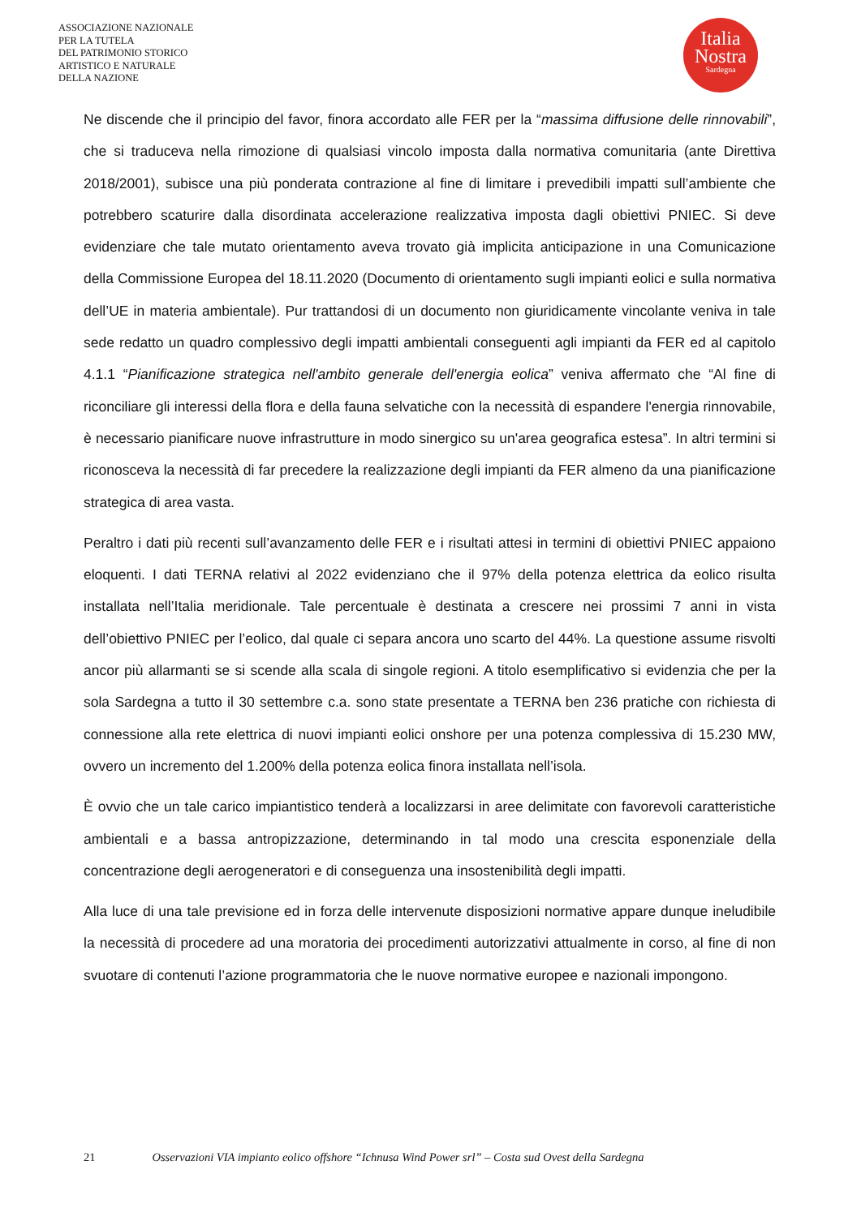ASSOCIAZIONE NAZIONALE
PER LA TUTELA
DEL PATRIMONIO STORICO
ARTISTICO E NATURALE
DELLA NAZIONE
Italia
Nostra
Sardegna
Ne discende che il principio del favor, finora accordato alle FER per la “massima diffusione delle rinnovabili”, che si traduceva nella rimozione di qualsiasi vincolo imposta dalla normativa comunitaria (ante Direttiva 2018/2001), subisce una più ponderata contrazione al fine di limitare i prevedibili impatti sull’ambiente che potrebbero scaturire dalla disordinata accelerazione realizzativa imposta dagli obiettivi PNIEC. Si deve evidenziare che tale mutato orientamento aveva trovato già implicita anticipazione in una Comunicazione della Commissione Europea del 18.11.2020 (Documento di orientamento sugli impianti eolici e sulla normativa dell’UE in materia ambientale). Pur trattandosi di un documento non giuridicamente vincolante veniva in tale sede redatto un quadro complessivo degli impatti ambientali conseguenti agli impianti da FER ed al capitolo 4.1.1 “Pianificazione strategica nell'ambito generale dell'energia eolica” veniva affermato che “Al fine di riconciliare gli interessi della flora e della fauna selvatiche con la necessità di espandere l'energia rinnovabile, è necessario pianificare nuove infrastrutture in modo sinergico su un'area geografica estesa”. In altri termini si riconosceva la necessità di far precedere la realizzazione degli impianti da FER almeno da una pianificazione strategica di area vasta.
Peraltro i dati più recenti sull’avanzamento delle FER e i risultati attesi in termini di obiettivi PNIEC appaiono eloquenti. I dati TERNA relativi al 2022 evidenziano che il 97% della potenza elettrica da eolico risulta installata nell’Italia meridionale. Tale percentuale è destinata a crescere nei prossimi 7 anni in vista dell’obiettivo PNIEC per l’eolico, dal quale ci separa ancora uno scarto del 44%. La questione assume risvolti ancor più allarmanti se si scende alla scala di singole regioni. A titolo esemplificativo si evidenzia che per la sola Sardegna a tutto il 30 settembre c.a. sono state presentate a TERNA ben 236 pratiche con richiesta di connessione alla rete elettrica di nuovi impianti eolici onshore per una potenza complessiva di 15.230 MW, ovvero un incremento del 1.200% della potenza eolica finora installata nell’isola.
È ovvio che un tale carico impiantistico tenderà a localizzarsi in aree delimitate con favorevoli caratteristiche ambientali e a bassa antropizzazione, determinando in tal modo una crescita esponenziale della concentrazione degli aerogeneratori e di conseguenza una insostenibilità degli impatti.
Alla luce di una tale previsione ed in forza delle intervenute disposizioni normative appare dunque ineludibile la necessità di procedere ad una moratoria dei procedimenti autorizzativi attualmente in corso, al fine di non svuotare di contenuti l’azione programmatoria che le nuove normative europee e nazionali impongono.
21 Osservazioni VIA impianto eolico offshore “Ichnusa Wind Power srl” – Costa sud Ovest della Sardegna